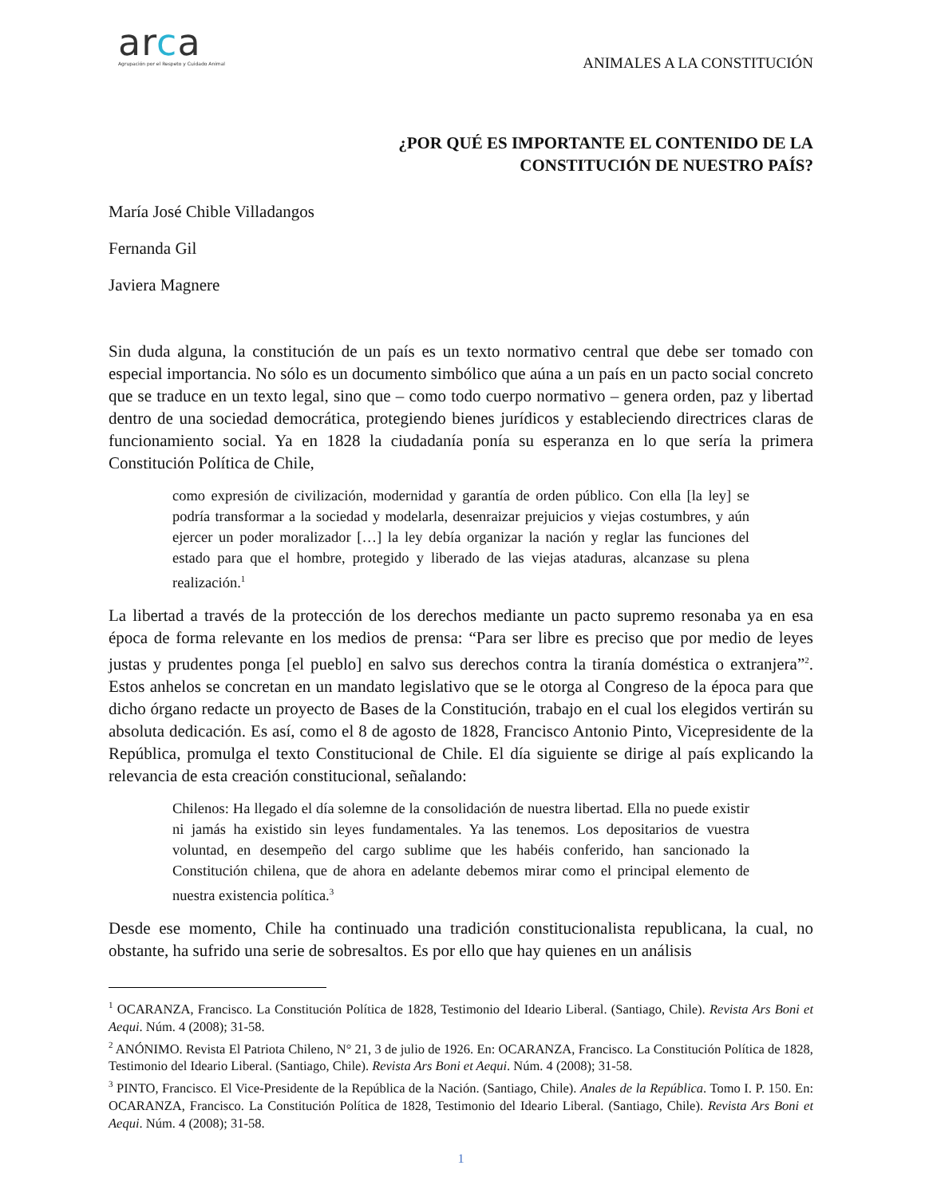arca
Agrupación por el Respeto y Cuidado Animal
ANIMALES A LA CONSTITUCIÓN
¿POR QUÉ ES IMPORTANTE EL CONTENIDO DE LA
CONSTITUCIÓN DE NUESTRO PAÍS?
María José Chible Villadangos
Fernanda Gil
Javiera Magnere
Sin duda alguna, la constitución de un país es un texto normativo central que debe ser tomado con especial importancia. No sólo es un documento simbólico que aúna a un país en un pacto social concreto que se traduce en un texto legal, sino que – como todo cuerpo normativo – genera orden, paz y libertad dentro de una sociedad democrática, protegiendo bienes jurídicos y estableciendo directrices claras de funcionamiento social. Ya en 1828 la ciudadanía ponía su esperanza en lo que sería la primera Constitución Política de Chile,
como expresión de civilización, modernidad y garantía de orden público. Con ella [la ley] se podría transformar a la sociedad y modelarla, desenraizar prejuicios y viejas costumbres, y aún ejercer un poder moralizador […] la ley debía organizar la nación y reglar las funciones del estado para que el hombre, protegido y liberado de las viejas ataduras, alcanzase su plena realización.<sup>1</sup>
La libertad a través de la protección de los derechos mediante un pacto supremo resonaba ya en esa época de forma relevante en los medios de prensa: “Para ser libre es preciso que por medio de leyes justas y prudentes ponga [el pueblo] en salvo sus derechos contra la tiranía doméstica o extranjera”<sup>2</sup>. Estos anhelos se concretan en un mandato legislativo que se le otorga al Congreso de la época para que dicho órgano redacte un proyecto de Bases de la Constitución, trabajo en el cual los elegidos vertirán su absoluta dedicación. Es así, como el 8 de agosto de 1828, Francisco Antonio Pinto, Vicepresidente de la República, promulga el texto Constitucional de Chile. El día siguiente se dirige al país explicando la relevancia de esta creación constitucional, señalando:
Chilenos: Ha llegado el día solemne de la consolidación de nuestra libertad. Ella no puede existir ni jamás ha existido sin leyes fundamentales. Ya las tenemos. Los depositarios de vuestra voluntad, en desempeño del cargo sublime que les habéis conferido, han sancionado la Constitución chilena, que de ahora en adelante debemos mirar como el principal elemento de nuestra existencia política.<sup>3</sup>
Desde ese momento, Chile ha continuado una tradición constitucionalista republicana, la cual, no obstante, ha sufrido una serie de sobresaltos. Es por ello que hay quienes en un análisis
<sup>1</sup> OCARANZA, Francisco. La Constitución Política de 1828, Testimonio del Ideario Liberal. (Santiago, Chile). Revista Ars Boni et Aequi. Núm. 4 (2008); 31-58.
<sup>2</sup> ANÓNIMO. Revista El Patriota Chileno, N° 21, 3 de julio de 1926. En: OCARANZA, Francisco. La Constitución Política de 1828, Testimonio del Ideario Liberal. (Santiago, Chile). Revista Ars Boni et Aequi. Núm. 4 (2008); 31-58.
<sup>3</sup> PINTO, Francisco. El Vice-Presidente de la República de la Nación. (Santiago, Chile). Anales de la República. Tomo I. P. 150. En: OCARANZA, Francisco. La Constitución Política de 1828, Testimonio del Ideario Liberal. (Santiago, Chile). Revista Ars Boni et Aequi. Núm. 4 (2008); 31-58.
1